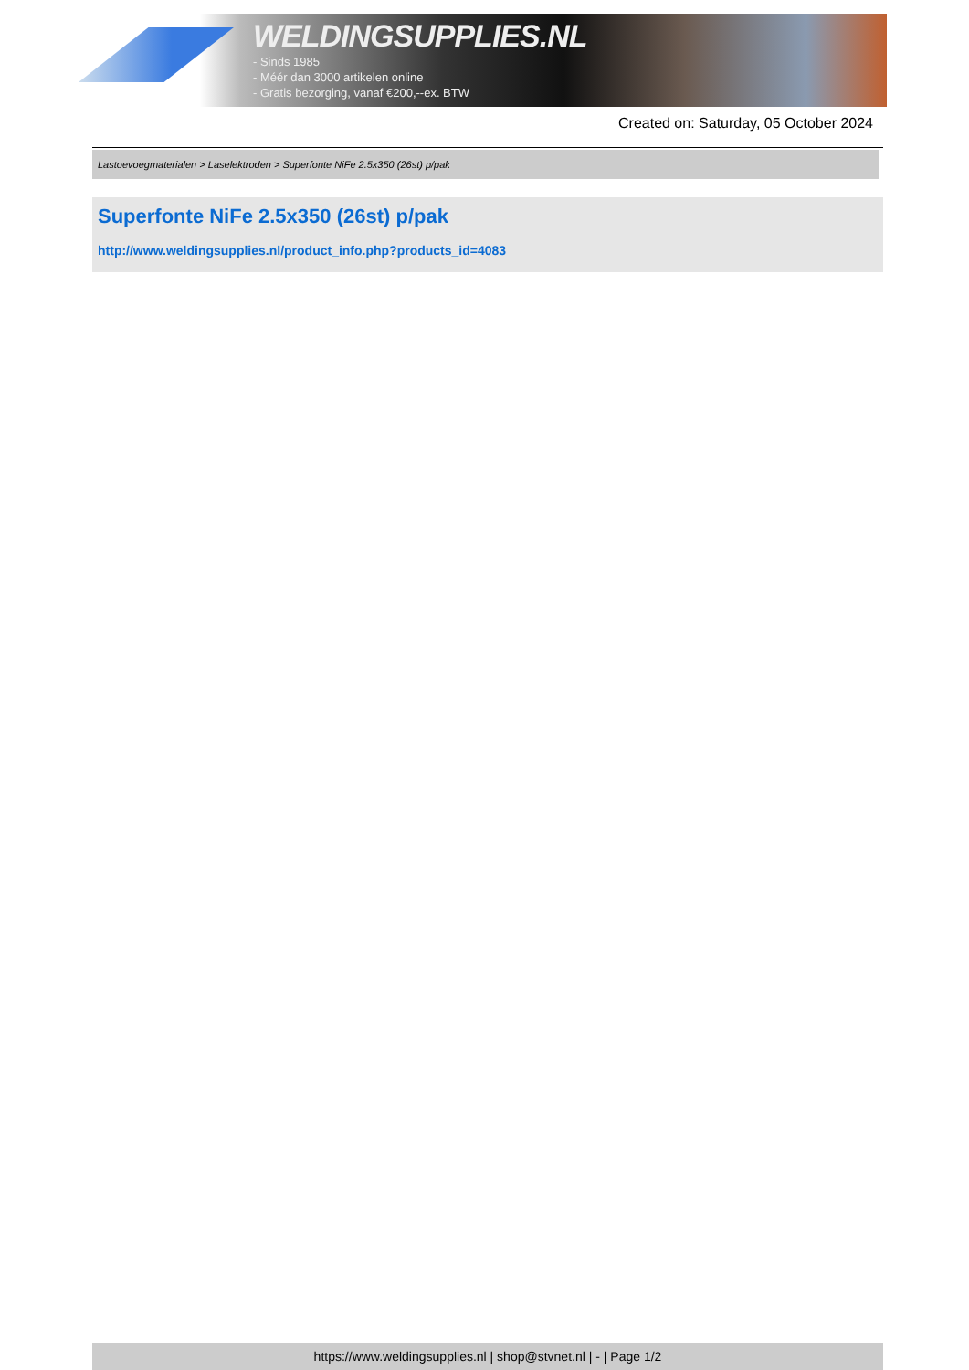WELDINGSUPPLIES.NL
- Sinds 1985
- Méér dan 3000 artikelen online
- Gratis bezorging, vanaf €200,--ex. BTW
Created on: Saturday, 05 October 2024
Lastoevoegmaterialen > Laselektroden > Superfonte NiFe 2.5x350 (26st) p/pak
Superfonte NiFe 2.5x350 (26st) p/pak
http://www.weldingsupplies.nl/product_info.php?products_id=4083
https://www.weldingsupplies.nl | shop@stvnet.nl | - | Page 1/2